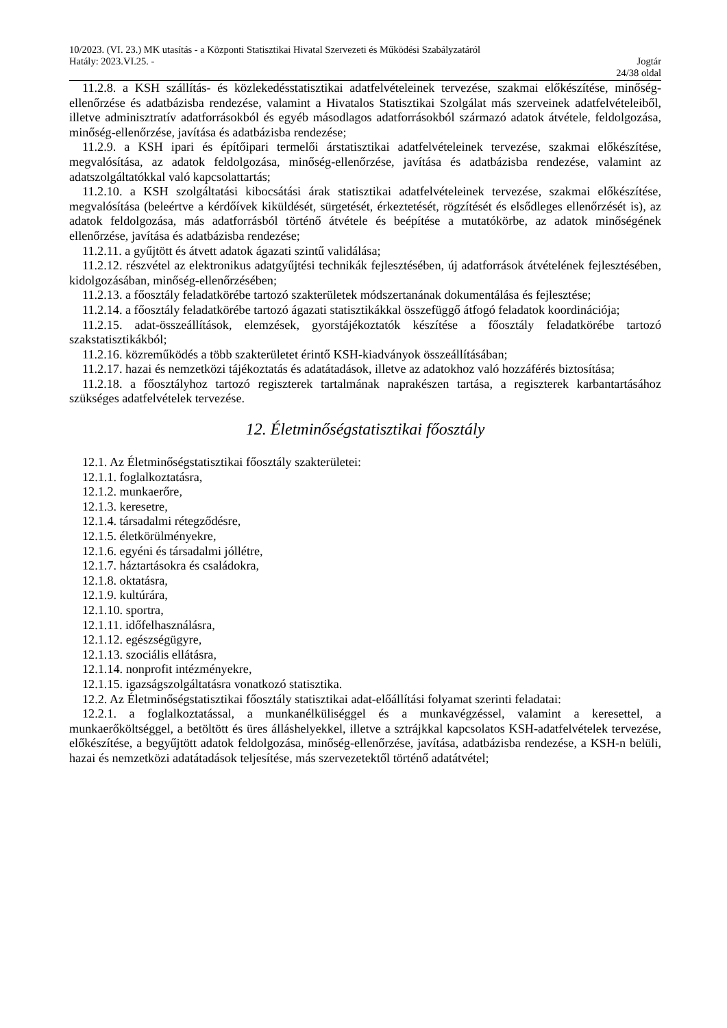10/2023. (VI. 23.) MK utasítás - a Központi Statisztikai Hivatal Szervezeti és Működési Szabályzatáról
Hatály: 2023.VI.25. - Jogtár
24/38 oldal
11.2.8. a KSH szállítás- és közlekedésstatisztikai adatfelvételeinek tervezése, szakmai előkészítése, minőség-ellenőrzése és adatbázisba rendezése, valamint a Hivatalos Statisztikai Szolgálat más szerveinek adatfelvételeiből, illetve adminisztratív adatforrásokból és egyéb másodlagos adatforrásokból származó adatok átvétele, feldolgozása, minőség-ellenőrzése, javítása és adatbázisba rendezése;
11.2.9. a KSH ipari és építőipari termelői árstatisztikai adatfelvételeinek tervezése, szakmai előkészítése, megvalósítása, az adatok feldolgozása, minőség-ellenőrzése, javítása és adatbázisba rendezése, valamint az adatszolgáltatókkal való kapcsolattartás;
11.2.10. a KSH szolgáltatási kibocsátási árak statisztikai adatfelvételeinek tervezése, szakmai előkészítése, megvalósítása (beleértve a kérdőívek kiküldését, sürgetését, érkeztetését, rögzítését és elsődleges ellenőrzését is), az adatok feldolgozása, más adatforrásból történő átvétele és beépítése a mutatókörbe, az adatok minőségének ellenőrzése, javítása és adatbázisba rendezése;
11.2.11. a gyűjtött és átvett adatok ágazati szintű validálása;
11.2.12. részvétel az elektronikus adatgyűjtési technikák fejlesztésében, új adatforrások átvételének fejlesztésében, kidolgozásában, minőség-ellenőrzésében;
11.2.13. a főosztály feladatkörébe tartozó szakterületek módszertanának dokumentálása és fejlesztése;
11.2.14. a főosztály feladatkörébe tartozó ágazati statisztikákkal összefüggő átfogó feladatok koordinációja;
11.2.15. adat-összeállítások, elemzések, gyorstájékoztatók készítése a főosztály feladatkörébe tartozó szakstatisztikákból;
11.2.16. közreműködés a több szakterületet érintő KSH-kiadványok összeállításában;
11.2.17. hazai és nemzetközi tájékoztatás és adatátadások, illetve az adatokhoz való hozzáférés biztosítása;
11.2.18. a főosztályhoz tartozó regiszterek tartalmának naprakészen tartása, a regiszterek karbantartásához szükséges adatfelvételek tervezése.
12. Életminőségstatisztikai főosztály
12.1. Az Életminőségstatisztikai főosztály szakterületei:
12.1.1. foglalkoztatásra,
12.1.2. munkaerőre,
12.1.3. keresetre,
12.1.4. társadalmi rétegződésre,
12.1.5. életkörülményekre,
12.1.6. egyéni és társadalmi jóllétre,
12.1.7. háztartásokra és családokra,
12.1.8. oktatásra,
12.1.9. kultúrára,
12.1.10. sportra,
12.1.11. időfelhasználásra,
12.1.12. egészségügyre,
12.1.13. szociális ellátásra,
12.1.14. nonprofit intézményekre,
12.1.15. igazságszolgáltatásra vonatkozó statisztika.
12.2. Az Életminőségstatisztikai főosztály statisztikai adat-előállítási folyamat szerinti feladatai:
12.2.1. a foglalkoztatással, a munkanélküliséggel és a munkavégzéssel, valamint a keresettel, a munkaerőköltséggel, a betöltött és üres álláshelyekkel, illetve a sztrájkkal kapcsolatos KSH-adatfelvételek tervezése, előkészítése, a begyűjtött adatok feldolgozása, minőség-ellenőrzése, javítása, adatbázisba rendezése, a KSH-n belüli, hazai és nemzetközi adatátadások teljesítése, más szervezetektől történő adatátvétel;